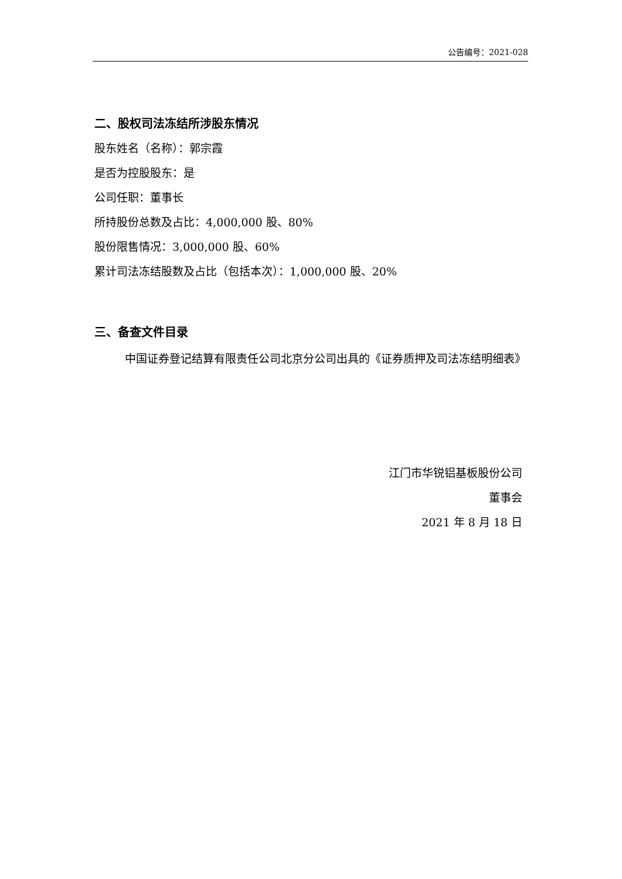公告编号：2021-028
二、股权司法冻结所涉股东情况
股东姓名（名称）：郭宗霞
是否为控股股东：是
公司任职：董事长
所持股份总数及占比：4,000,000 股、80%
股份限售情况：3,000,000 股、60%
累计司法冻结股数及占比（包括本次）：1,000,000 股、20%
三、备查文件目录
中国证券登记结算有限责任公司北京分公司出具的《证券质押及司法冻结明细表》
江门市华锐铝基板股份公司
董事会
2021 年 8 月 18 日